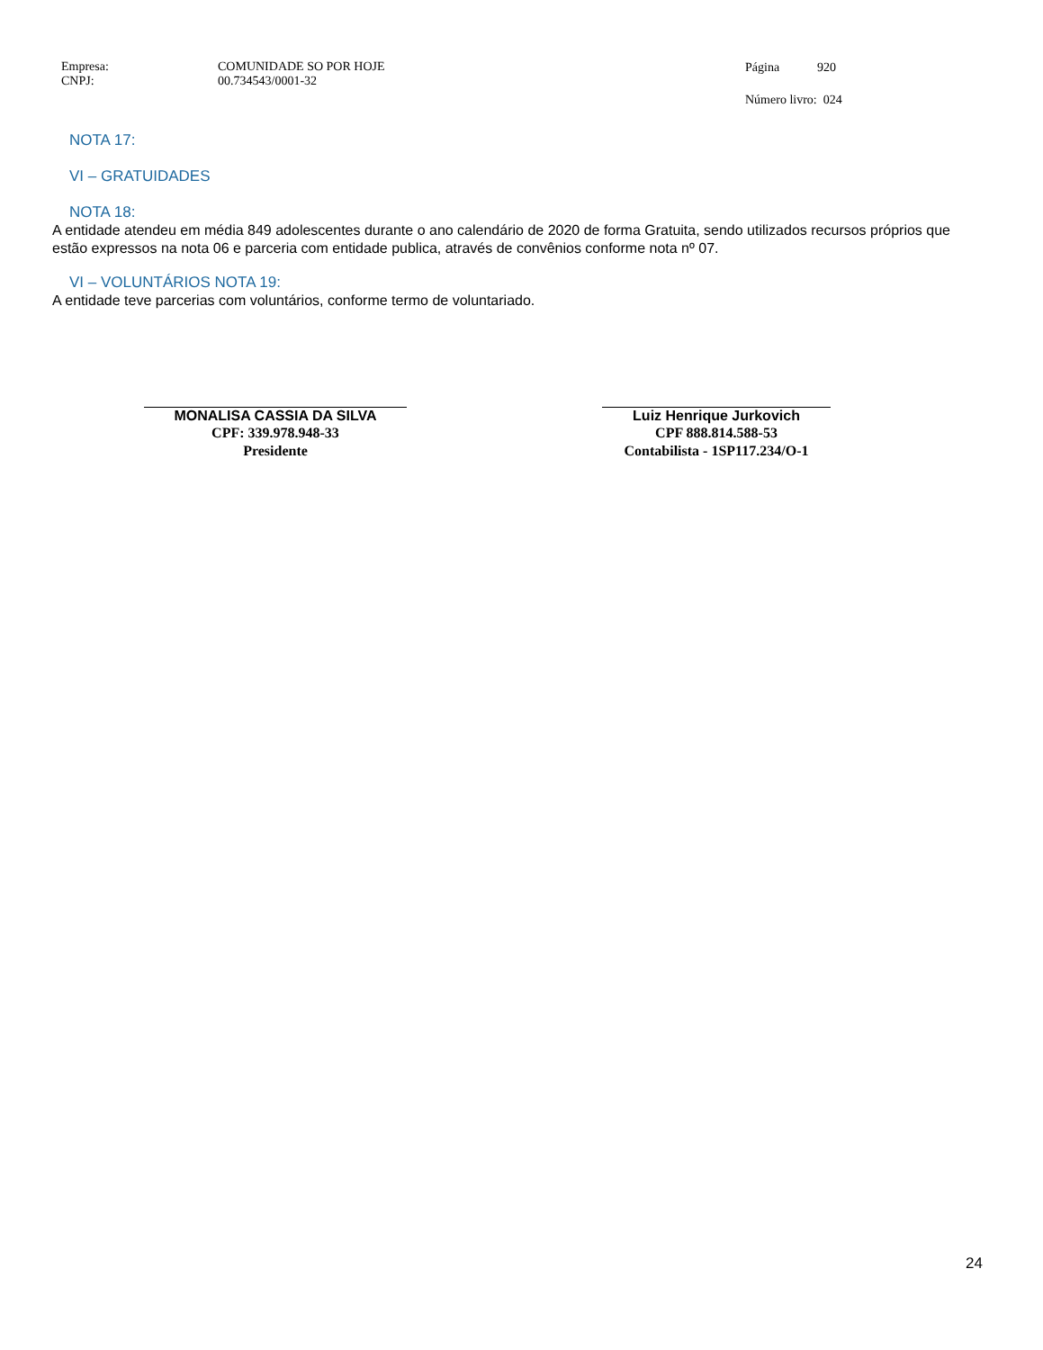Empresa:
CNPJ:
COMUNIDADE SO POR HOJE
00.734543/0001-32
Página 920
Número livro: 024
NOTA 17:
VI – GRATUIDADES
NOTA 18:
A entidade atendeu em média 849 adolescentes durante o ano calendário de 2020 de forma Gratuita, sendo utilizados recursos próprios que estão expressos na nota 06 e parceria com entidade publica, através de convênios conforme nota nº 07.
VI – VOLUNTÁRIOS NOTA 19:
A entidade teve parcerias com voluntários, conforme termo de voluntariado.
MONALISA CASSIA DA SILVA
CPF: 339.978.948-33
Presidente
Luiz Henrique Jurkovich
CPF 888.814.588-53
Contabilista - 1SP117.234/O-1
24